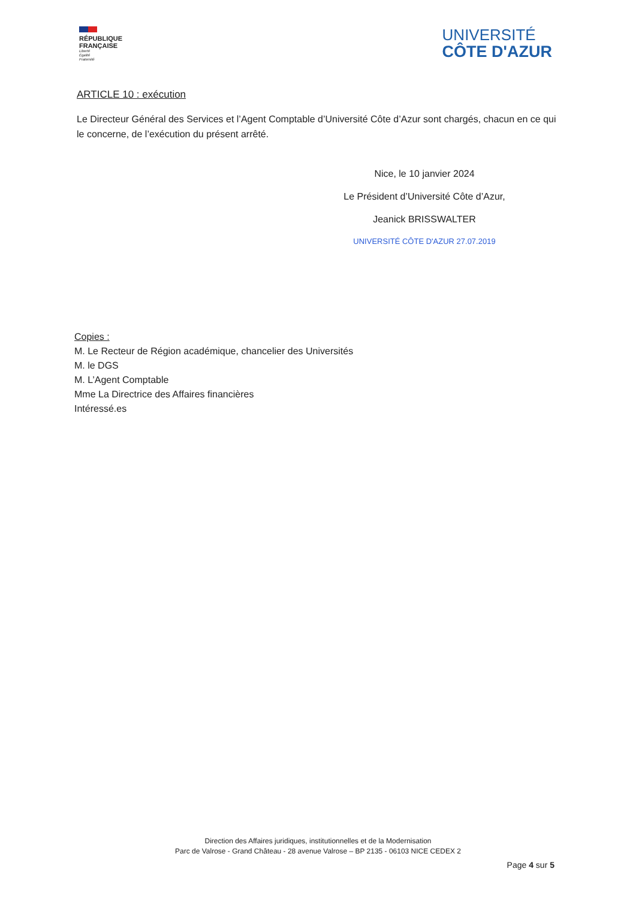RÉPUBLIQUE
FRANÇAISE
Liberté
Égalité
Fraternité
UNIVERSITÉ
CÔTE D'AZUR
ARTICLE 10 : exécution
Le Directeur Général des Services et l’Agent Comptable d’Université Côte d’Azur sont chargés, chacun en ce qui le concerne, de l’exécution du présent arrêté.
Nice, le 10 janvier 2024
Le Président d’Université Côte d’Azur,
Jeanick BRISSWALTER
UNIVERSITÉ CÔTE D'AZUR 27.07.2019
Copies :
M. Le Recteur de Région académique, chancelier des Universités
M. le DGS
M. L’Agent Comptable
Mme La Directrice des Affaires financières
Intéressé.es
Direction des Affaires juridiques, institutionnelles et de la Modernisation
Parc de Valrose - Grand Château - 28 avenue Valrose – BP 2135 - 06103 NICE CEDEX 2
Page 4 sur 5